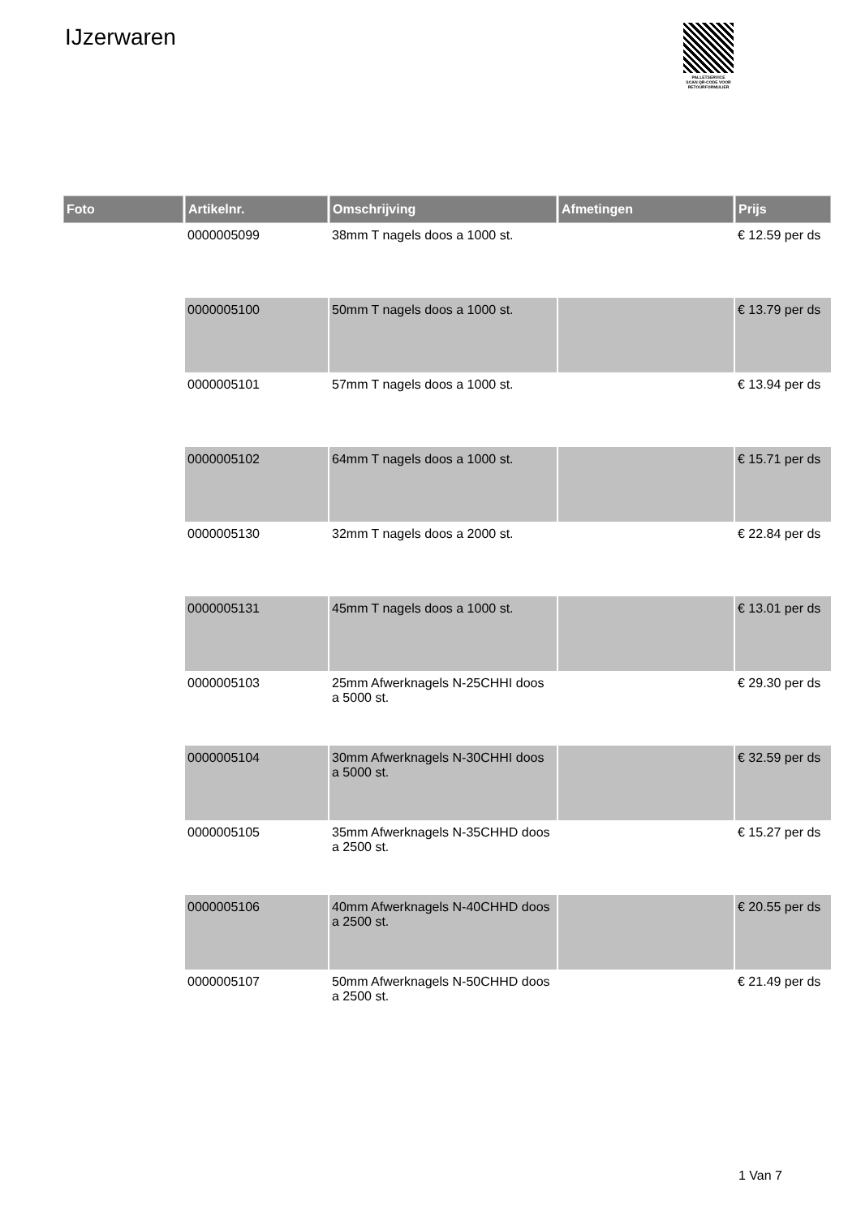IJzerwaren
PALLETSERVICE
SCAN QR-CODE VOOR
RETOURFORMULIER
| Foto | Artikelnr. | Omschrijving | Afmetingen | Prijs |
| --- | --- | --- | --- | --- |
| | 0000005099 | 38mm T nagels doos a 1000 st. | | € 12.59 per ds |
| | 0000005100 | 50mm T nagels doos a 1000 st. | | € 13.79 per ds |
| | 0000005101 | 57mm T nagels doos a 1000 st. | | € 13.94 per ds |
| | 0000005102 | 64mm T nagels doos a 1000 st. | | € 15.71 per ds |
| | 0000005130 | 32mm T nagels doos a 2000 st. | | € 22.84 per ds |
| | 0000005131 | 45mm T nagels doos a 1000 st. | | € 13.01 per ds |
| | 0000005103 | 25mm Afwerknagels N-25CHHI doos a 5000 st. | | € 29.30 per ds |
| | 0000005104 | 30mm Afwerknagels N-30CHHI doos a 5000 st. | | € 32.59 per ds |
| | 0000005105 | 35mm Afwerknagels N-35CHHD doos a 2500 st. | | € 15.27 per ds |
| | 0000005106 | 40mm Afwerknagels N-40CHHD doos a 2500 st. | | € 20.55 per ds |
| | 0000005107 | 50mm Afwerknagels N-50CHHD doos a 2500 st. | | € 21.49 per ds |
1 Van 7